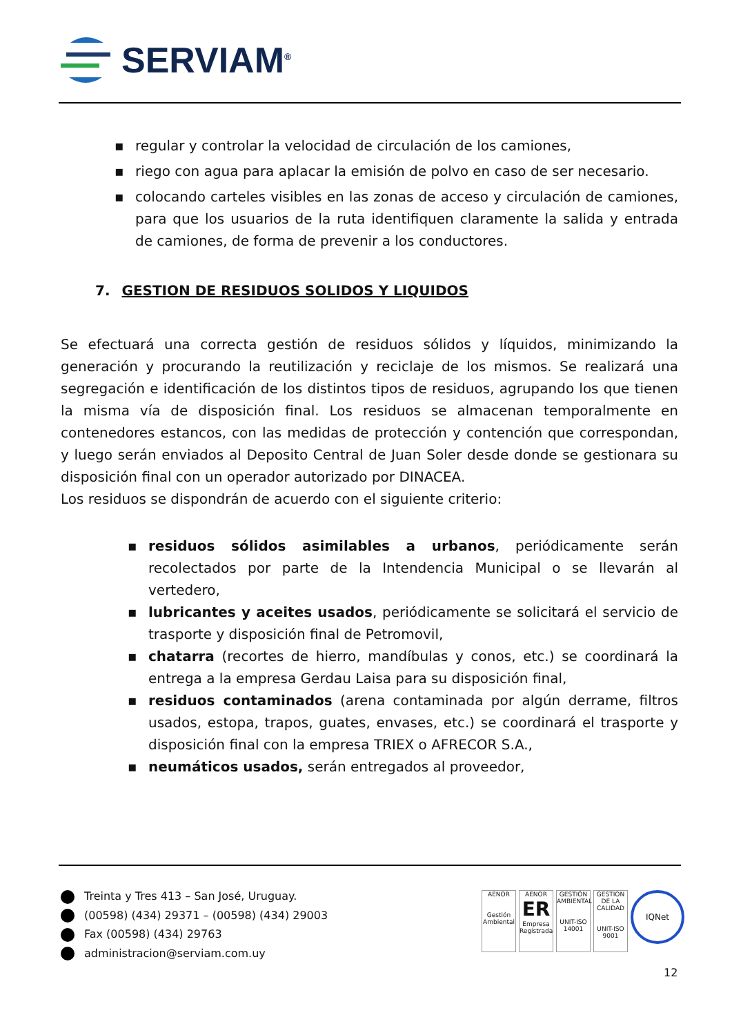SERVIAM<sup>®</sup>
▪ regular y controlar la velocidad de circulación de los camiones,
▪ riego con agua para aplacar la emisión de polvo en caso de ser necesario.
▪ colocando carteles visibles en las zonas de acceso y circulación de camiones, para que los usuarios de la ruta identifiquen claramente la salida y entrada de camiones, de forma de prevenir a los conductores.
7. GESTION DE RESIDUOS SOLIDOS Y LIQUIDOS
Se efectuará una correcta gestión de residuos sólidos y líquidos, minimizando la generación y procurando la reutilización y reciclaje de los mismos. Se realizará una segregación e identificación de los distintos tipos de residuos, agrupando los que tienen la misma vía de disposición final. Los residuos se almacenan temporalmente en contenedores estancos, con las medidas de protección y contención que correspondan, y luego serán enviados al Deposito Central de Juan Soler desde donde se gestionara su disposición final con un operador autorizado por DINACEA.
Los residuos se dispondrán de acuerdo con el siguiente criterio:
▪ residuos sólidos asimilables a urbanos, periódicamente serán recolectados por parte de la Intendencia Municipal o se llevarán al vertedero,
▪ lubricantes y aceites usados, periódicamente se solicitará el servicio de trasporte y disposición final de Petromovil,
▪ chatarra (recortes de hierro, mandíbulas y conos, etc.) se coordinará la entrega a la empresa Gerdau Laisa para su disposición final,
▪ residuos contaminados (arena contaminada por algún derrame, filtros usados, estopa, trapos, guates, envases, etc.) se coordinará el trasporte y disposición final con la empresa TRIEX o AFRECOR S.A.,
▪ neumáticos usados, serán entregados al proveedor,
Treinta y Tres 413 – San José, Uruguay.
(00598) (434) 29371 – (00598) (434) 29003
Fax (00598) (434) 29763
administracion@serviam.com.uy
AENOR
Gestión Ambiental
AENOR
ER
Empresa Registrada
GESTIÓN AMBIENTAL
UNIT-ISO 14001
GESTION DE LA CALIDAD
UNIT-ISO 9001
IQNet
12